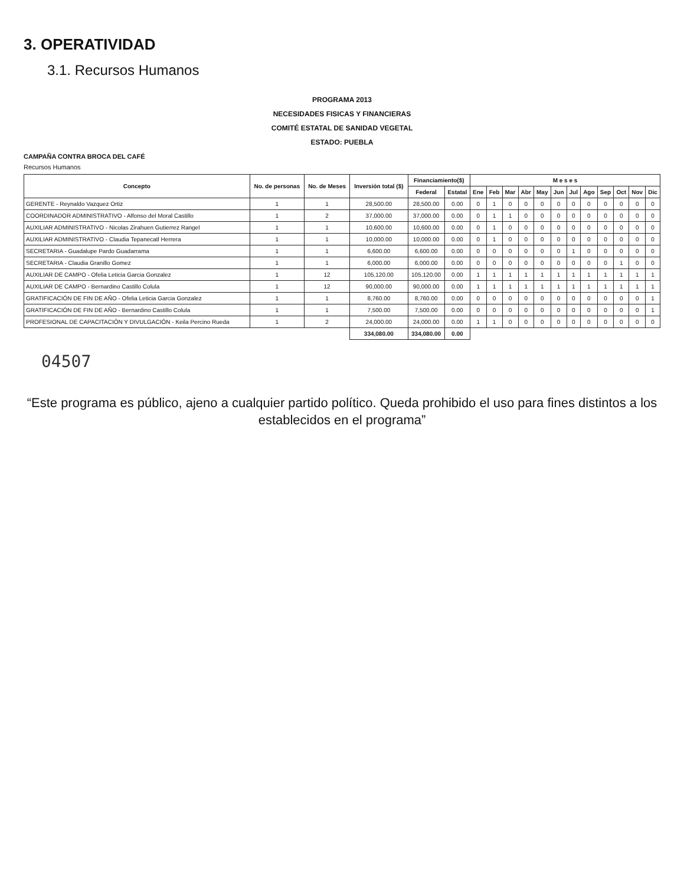3. OPERATIVIDAD
3.1. Recursos Humanos
PROGRAMA 2013
NECESIDADES FISICAS Y FINANCIERAS
COMITÉ ESTATAL DE SANIDAD VEGETAL
ESTADO: PUEBLA
CAMPAÑA CONTRA BROCA DEL CAFÉ
Recursos Humanos
| Concepto | No. de personas | No. de Meses | Inversión total ($) | Financiamiento($) | | M e s e s | | | | | | | | | | | |
| --- | --- | --- | --- | --- | --- | --- | --- | --- | --- | --- | --- | --- | --- | --- | --- | --- | --- |
| | | | | Federal | Estatal | Ene | Feb | Mar | Abr | May | Jun | Jul | Ago | Sep | Oct | Nov | Dic |
| GERENTE - Reynaldo Vazquez Ortiz | 1 | 1 | 28,500.00 | 28,500.00 | 0.00 | 0 | 1 | 0 | 0 | 0 | 0 | 0 | 0 | 0 | 0 | 0 | 0 |
| COORDINADOR ADMINISTRATIVO - Alfonso del Moral Castillo | 1 | 2 | 37,000.00 | 37,000.00 | 0.00 | 0 | 1 | 1 | 0 | 0 | 0 | 0 | 0 | 0 | 0 | 0 | 0 |
| AUXILIAR ADMINISTRATIVO - Nicolas Zirahuen Gutierrez Rangel | 1 | 1 | 10,600.00 | 10,600.00 | 0.00 | 0 | 1 | 0 | 0 | 0 | 0 | 0 | 0 | 0 | 0 | 0 | 0 |
| AUXILIAR ADMINISTRATIVO - Claudia Tepanecatl Herrera | 1 | 1 | 10,000.00 | 10,000.00 | 0.00 | 0 | 1 | 0 | 0 | 0 | 0 | 0 | 0 | 0 | 0 | 0 | 0 |
| SECRETARIA - Guadalupe Pardo Guadarrama | 1 | 1 | 6,600.00 | 6,600.00 | 0.00 | 0 | 0 | 0 | 0 | 0 | 0 | 1 | 0 | 0 | 0 | 0 | 0 |
| SECRETARIA - Claudia Granillo Gomez | 1 | 1 | 6,000.00 | 6,000.00 | 0.00 | 0 | 0 | 0 | 0 | 0 | 0 | 0 | 0 | 0 | 1 | 0 | 0 |
| AUXILIAR DE CAMPO - Ofelia Leticia Garcia Gonzalez | 1 | 12 | 105,120.00 | 105,120.00 | 0.00 | 1 | 1 | 1 | 1 | 1 | 1 | 1 | 1 | 1 | 1 | 1 | 1 |
| AUXILIAR DE CAMPO - Bernardino Castillo Colula | 1 | 12 | 90,000.00 | 90,000.00 | 0.00 | 1 | 1 | 1 | 1 | 1 | 1 | 1 | 1 | 1 | 1 | 1 | 1 |
| GRATIFICACIÓN DE FIN DE AÑO - Ofelia Leticia Garcia Gonzalez | 1 | 1 | 8,760.00 | 8,760.00 | 0.00 | 0 | 0 | 0 | 0 | 0 | 0 | 0 | 0 | 0 | 0 | 0 | 1 |
| GRATIFICACIÓN DE FIN DE AÑO - Bernardino Castillo Colula | 1 | 1 | 7,500.00 | 7,500.00 | 0.00 | 0 | 0 | 0 | 0 | 0 | 0 | 0 | 0 | 0 | 0 | 0 | 1 |
| PROFESIONAL DE CAPACITACIÓN Y DIVULGACIÓN - Keila Percino Rueda | 1 | 2 | 24,000.00 | 24,000.00 | 0.00 | 1 | 1 | 0 | 0 | 0 | 0 | 0 | 0 | 0 | 0 | 0 | 0 |
| | | | 334,080.00 | 334,080.00 | 0.00 | | | | | | | | | | | | |
04507
“Este programa es público, ajeno a cualquier partido político. Queda prohibido el uso para fines distintos a los establecidos en el programa”